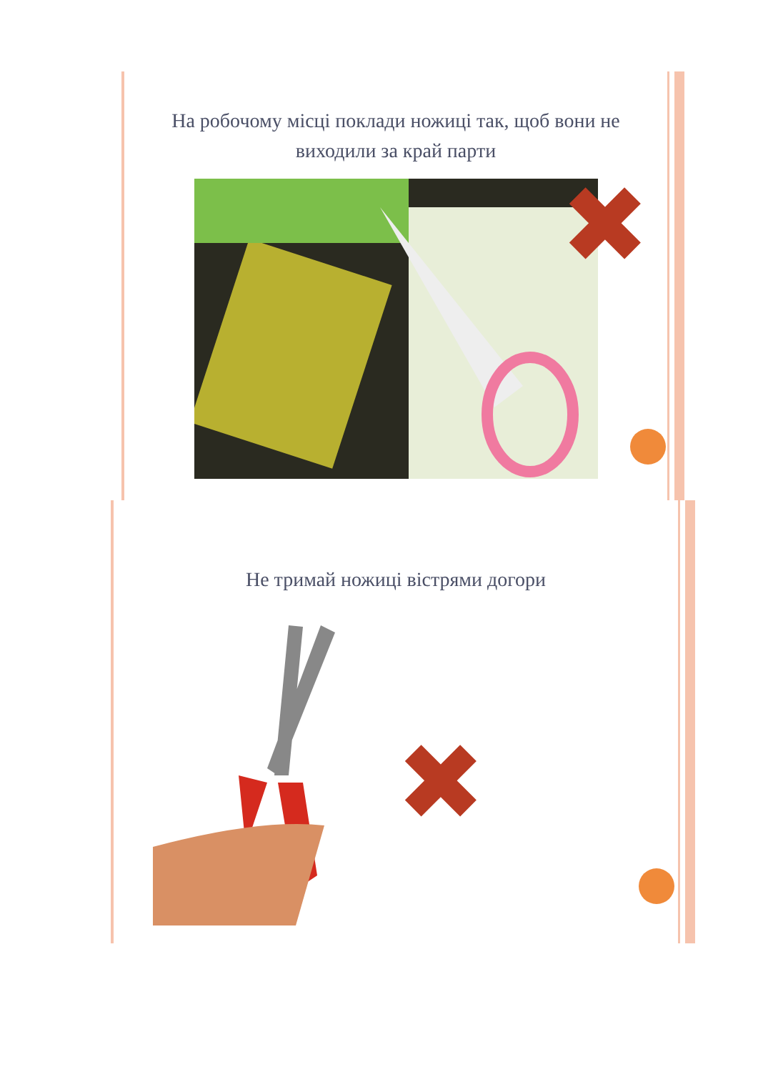На робочому місці поклади ножиці так, щоб вони не виходили за край парти
✖
Не тримай ножиці вістрями догори
✖